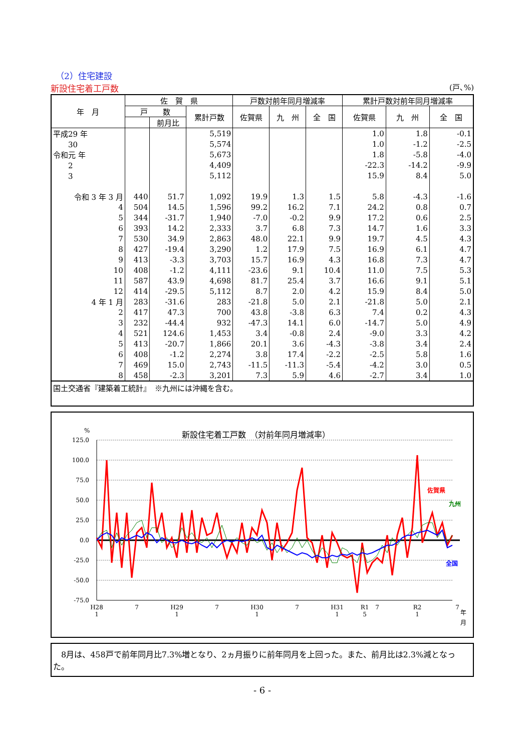（2）住宅建設
新設住宅着工戸数 (戸､%)
| 年 月 | 佐 賀 県 | | | 戸数対前年同月増減率 | | | 累計戸数対前年同月増減率 | | |
| --- | --- | --- | --- | --- | --- | --- | --- | --- | --- |
| | 戸 数 | | 累計戸数 | 佐賀県 | 九 州 | 全 国 | 佐賀県 | 九 州 | 全 国 |
| | | 前月比 | | | | | | | |
| 平成29 年 | | | 5,519 | | | | 1.0 | 1.8 | -0.1 |
| 30 | | | 5,574 | | | | 1.0 | -1.2 | -2.5 |
| 令和元 年 | | | 5,673 | | | | 1.8 | -5.8 | -4.0 |
| 2 | | | 4,409 | | | | -22.3 | -14.2 | -9.9 |
| 3 | | | 5,112 | | | | 15.9 | 8.4 | 5.0 |
| 令和 3 年 3 月 | 440 | 51.7 | 1,092 | 19.9 | 1.3 | 1.5 | 5.8 | -4.3 | -1.6 |
| 4 | 504 | 14.5 | 1,596 | 99.2 | 16.2 | 7.1 | 24.2 | 0.8 | 0.7 |
| 5 | 344 | -31.7 | 1,940 | -7.0 | -0.2 | 9.9 | 17.2 | 0.6 | 2.5 |
| 6 | 393 | 14.2 | 2,333 | 3.7 | 6.8 | 7.3 | 14.7 | 1.6 | 3.3 |
| 7 | 530 | 34.9 | 2,863 | 48.0 | 22.1 | 9.9 | 19.7 | 4.5 | 4.3 |
| 8 | 427 | -19.4 | 3,290 | 1.2 | 17.9 | 7.5 | 16.9 | 6.1 | 4.7 |
| 9 | 413 | -3.3 | 3,703 | 15.7 | 16.9 | 4.3 | 16.8 | 7.3 | 4.7 |
| 10 | 408 | -1.2 | 4,111 | -23.6 | 9.1 | 10.4 | 11.0 | 7.5 | 5.3 |
| 11 | 587 | 43.9 | 4,698 | 81.7 | 25.4 | 3.7 | 16.6 | 9.1 | 5.1 |
| 12 | 414 | -29.5 | 5,112 | 8.7 | 2.0 | 4.2 | 15.9 | 8.4 | 5.0 |
| 4 年 1 月 | 283 | -31.6 | 283 | -21.8 | 5.0 | 2.1 | -21.8 | 5.0 | 2.1 |
| 2 | 417 | 47.3 | 700 | 43.8 | -3.8 | 6.3 | 7.4 | 0.2 | 4.3 |
| 3 | 232 | -44.4 | 932 | -47.3 | 14.1 | 6.0 | -14.7 | 5.0 | 4.9 |
| 4 | 521 | 124.6 | 1,453 | 3.4 | -0.8 | 2.4 | -9.0 | 3.3 | 4.2 |
| 5 | 413 | -20.7 | 1,866 | 20.1 | 3.6 | -4.3 | -3.8 | 3.4 | 2.4 |
| 6 | 408 | -1.2 | 2,274 | 3.8 | 17.4 | -2.2 | -2.5 | 5.8 | 1.6 |
| 7 | 469 | 15.0 | 2,743 | -11.5 | -11.3 | -5.4 | -4.2 | 3.0 | 0.5 |
| 8 | 458 | -2.3 | 3,201 | 7.3 | 5.9 | 4.6 | -2.7 | 3.4 | 1.0 |
国土交通省『建築着工統計』　※九州には沖縄を含む。
新設住宅着工戸数　（対前年同月増減率）
%
125.0
100.0
75.0
50.0
25.0
0.0
-25.0
-50.0
-75.0
佐賀県
九州
全国
H28
1
7
H29
1
7
H30
1
7
H31
1
R1
5
7
R2
1
7
年
月
　8月は、458戸で前年同月比7.3%増となり、2ヵ月振りに前年同月を上回った。また、前月比は2.3%減となった。
- 6 -